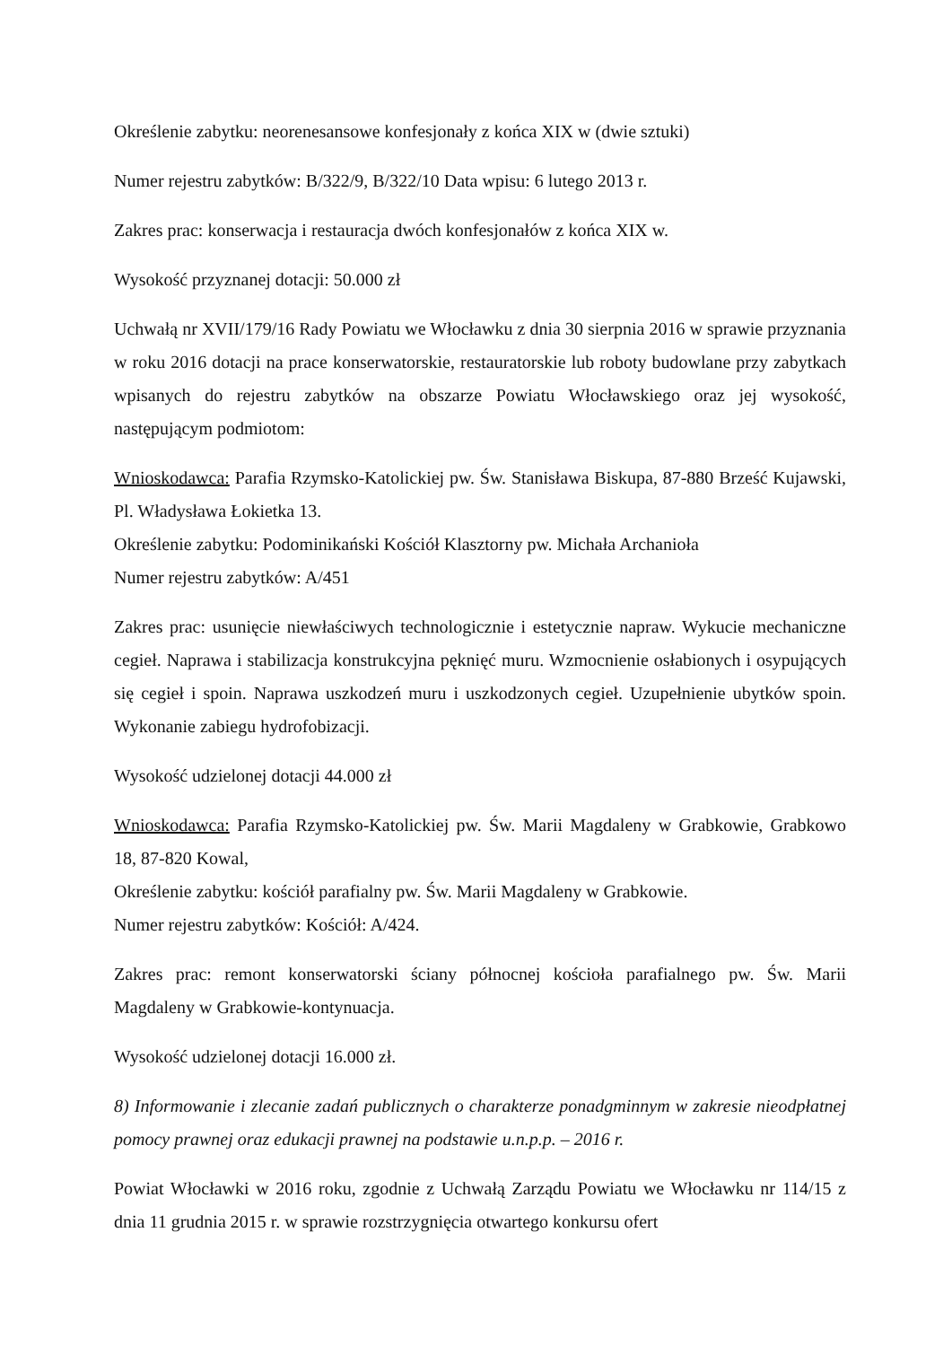Określenie zabytku: neorenesansowe konfesjonały z końca XIX w (dwie sztuki)
Numer rejestru zabytków: B/322/9, B/322/10 Data wpisu: 6 lutego 2013 r.
Zakres prac: konserwacja i restauracja dwóch konfesjonałów z końca XIX w.
Wysokość przyznanej dotacji: 50.000 zł
Uchwałą nr XVII/179/16 Rady Powiatu we Włocławku z dnia 30 sierpnia 2016 w sprawie przyznania w roku 2016 dotacji na prace konserwatorskie, restauratorskie lub roboty budowlane przy zabytkach wpisanych do rejestru zabytków na obszarze Powiatu Włocławskiego oraz jej wysokość, następującym podmiotom:
Wnioskodawca: Parafia Rzymsko-Katolickiej pw. Św. Stanisława Biskupa, 87-880 Brześć Kujawski, Pl. Władysława Łokietka 13.
Określenie zabytku: Podominikański Kościół Klasztorny pw. Michała Archanioła
Numer rejestru zabytków: A/451
Zakres prac: usunięcie niewłaściwych technologicznie i estetycznie napraw. Wykucie mechaniczne cegieł. Naprawa i stabilizacja konstrukcyjna pęknięć muru. Wzmocnienie osłabionych i osypujących się cegieł i spoin. Naprawa uszkodzeń muru i uszkodzonych cegieł. Uzupełnienie ubytków spoin. Wykonanie zabiegu hydrofobizacji.
Wysokość udzielonej dotacji 44.000 zł
Wnioskodawca: Parafia Rzymsko-Katolickiej pw. Św. Marii Magdaleny w Grabkowie, Grabkowo 18, 87-820 Kowal,
Określenie zabytku: kościół parafialny pw. Św. Marii Magdaleny w Grabkowie.
Numer rejestru zabytków: Kościół: A/424.
Zakres prac: remont konserwatorski ściany północnej kościoła parafialnego pw. Św. Marii Magdaleny w Grabkowie-kontynuacja.
Wysokość udzielonej dotacji 16.000 zł.
8) Informowanie i zlecanie zadań publicznych o charakterze ponadgminnym w zakresie nieodpłatnej pomocy prawnej oraz edukacji prawnej na podstawie u.n.p.p. – 2016 r.
Powiat Włocławki w 2016 roku, zgodnie z Uchwałą Zarządu Powiatu we Włocławku nr 114/15 z dnia 11 grudnia 2015 r. w sprawie rozstrzygnięcia otwartego konkursu ofert